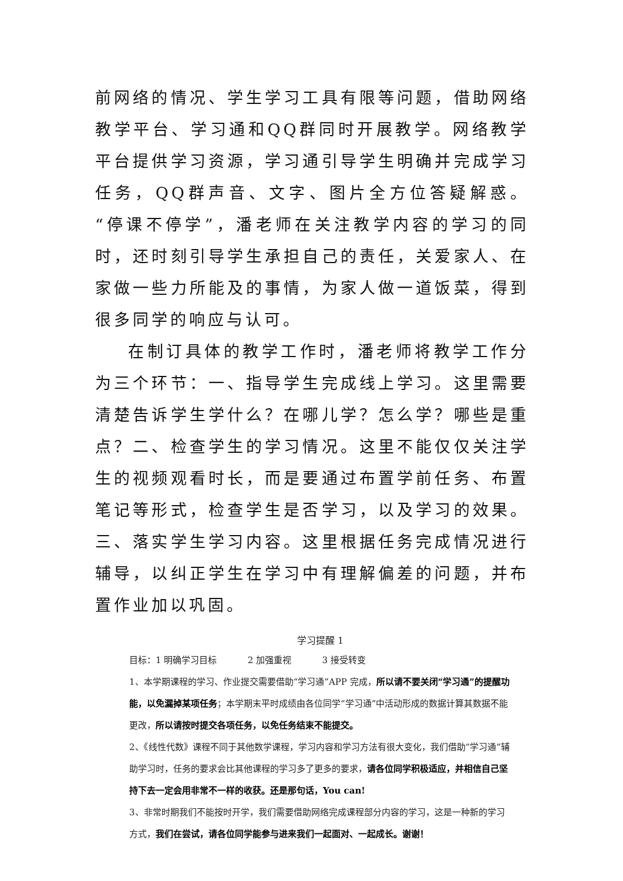前网络的情况、学生学习工具有限等问题，借助网络教学平台、学习通和QQ群同时开展教学。网络教学平台提供学习资源，学习通引导学生明确并完成学习任务，QQ群声音、文字、图片全方位答疑解惑。“停课不停学”，潘老师在关注教学内容的学习的同时，还时刻引导学生承担自己的责任，关爱家人、在家做一些力所能及的事情，为家人做一道饭菜，得到很多同学的响应与认可。
在制订具体的教学工作时，潘老师将教学工作分为三个环节：一、指导学生完成线上学习。这里需要清楚告诉学生学什么？在哪儿学？怎么学？哪些是重点？二、检查学生的学习情况。这里不能仅仅关注学生的视频观看时长，而是要通过布置学前任务、布置笔记等形式，检查学生是否学习，以及学习的效果。三、落实学生学习内容。这里根据任务完成情况进行辅导，以纠正学生在学习中有理解偏差的问题，并布置作业加以巩固。
学习提醒 1
目标：1 明确学习目标 2 加强重视 3 接受转变
1、本学期课程的学习、作业提交需要借助“学习通”APP 完成，所以请不要关闭“学习通”的提醒功能，以免漏掉某项任务；本学期末平时成绩由各位同学“学习通”中活动形成的数据计算其数据不能更改，所以请按时提交各项任务，以免任务结束不能提交。
2、《线性代数》课程不同于其他数学课程，学习内容和学习方法有很大变化，我们借助“学习通”辅助学习时，任务的要求会比其他课程的学习多了更多的要求，请各位同学积极适应，并相信自己坚持下去一定会用非常不一样的收获。还是那句话，You can!
3、非常时期我们不能按时开学，我们需要借助网络完成课程部分内容的学习，这是一种新的学习方式，我们在尝试，请各位同学能参与进来我们一起面对、一起成长。谢谢！